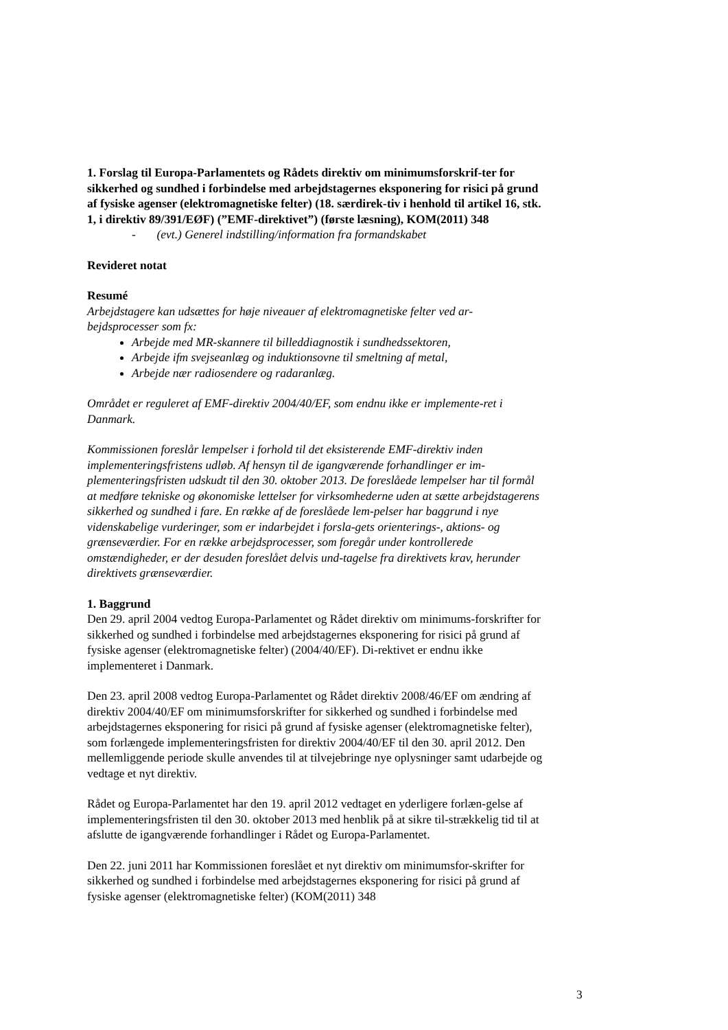1. Forslag til Europa-Parlamentets og Rådets direktiv om minimumsforskrif-ter for sikkerhed og sundhed i forbindelse med arbejdstagernes eksponering for risici på grund af fysiske agenser (elektromagnetiske felter) (18. særdirek-tiv i henhold til artikel 16, stk. 1, i direktiv 89/391/EØF) (”EMF-direktivet”) (første læsning), KOM(2011) 348
- (evt.) Generel indstilling/information fra formandskabet
Revideret notat
Resumé
Arbejdstagere kan udsættes for høje niveauer af elektromagnetiske felter ved ar-bejdsprocesser som fx:
Arbejde med MR-skannere til billeddiagnostik i sundhedssektoren,
Arbejde ifm svejseanlæg og induktionsovne til smeltning af metal,
Arbejde nær radiosendere og radaranlæg.
Området er reguleret af EMF-direktiv 2004/40/EF, som endnu ikke er implemente-ret i Danmark.
Kommissionen foreslår lempelser i forhold til det eksisterende EMF-direktiv inden implementeringsfristens udløb. Af hensyn til de igangværende forhandlinger er im-plementeringsfristen udskudt til den 30. oktober 2013. De foreslåede lempelser har til formål at medføre tekniske og økonomiske lettelser for virksomhederne uden at sætte arbejdstagerens sikkerhed og sundhed i fare. En række af de foreslåede lem-pelser har baggrund i nye videnskabelige vurderinger, som er indarbejdet i forsla-gets orienterings-, aktions- og grænseværdier. For en række arbejdsprocesser, som foregår under kontrollerede omstændigheder, er der desuden foreslået delvis und-tagelse fra direktivets krav, herunder direktivets grænseværdier.
1. Baggrund
Den 29. april 2004 vedtog Europa-Parlamentet og Rådet direktiv om minimums-forskrifter for sikkerhed og sundhed i forbindelse med arbejdstagernes eksponering for risici på grund af fysiske agenser (elektromagnetiske felter) (2004/40/EF). Di-rektivet er endnu ikke implementeret i Danmark.
Den 23. april 2008 vedtog Europa-Parlamentet og Rådet direktiv 2008/46/EF om ændring af direktiv 2004/40/EF om minimumsforskrifter for sikkerhed og sundhed i forbindelse med arbejdstagernes eksponering for risici på grund af fysiske agenser (elektromagnetiske felter), som forlængede implementeringsfristen for direktiv 2004/40/EF til den 30. april 2012. Den mellemliggende periode skulle anvendes til at tilvejebringe nye oplysninger samt udarbejde og vedtage et nyt direktiv.
Rådet og Europa-Parlamentet har den 19. april 2012 vedtaget en yderligere forlæn-gelse af implementeringsfristen til den 30. oktober 2013 med henblik på at sikre til-strækkelig tid til at afslutte de igangværende forhandlinger i Rådet og Europa-Parlamentet.
Den 22. juni 2011 har Kommissionen foreslået et nyt direktiv om minimumsfor-skrifter for sikkerhed og sundhed i forbindelse med arbejdstagernes eksponering for risici på grund af fysiske agenser (elektromagnetiske felter) (KOM(2011) 348
3